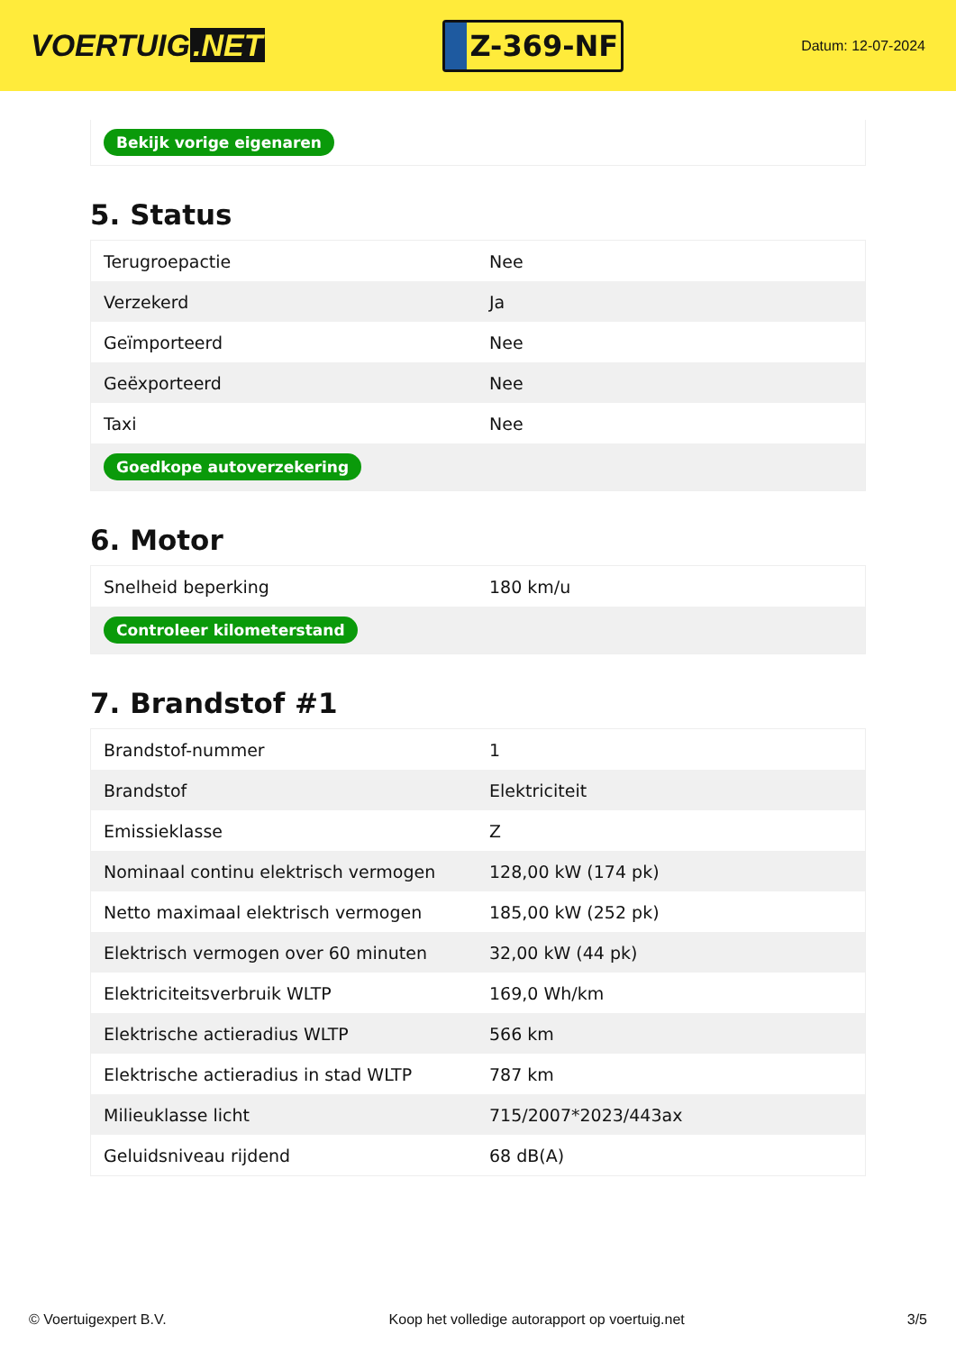VOERTUIG.NET
Z-369-NF
Datum: 12-07-2024
Bekijk vorige eigenaren
5. Status
| Terugroepactie | Nee |
| Verzekerd | Ja |
| Geïmporteerd | Nee |
| Geëxporteerd | Nee |
| Taxi | Nee |
| Goedkope autoverzekering | |
6. Motor
| Snelheid beperking | 180 km/u |
| Controleer kilometerstand | |
7. Brandstof #1
| Brandstof-nummer | 1 |
| Brandstof | Elektriciteit |
| Emissieklasse | Z |
| Nominaal continu elektrisch vermogen | 128,00 kW (174 pk) |
| Netto maximaal elektrisch vermogen | 185,00 kW (252 pk) |
| Elektrisch vermogen over 60 minuten | 32,00 kW (44 pk) |
| Elektriciteitsverbruik WLTP | 169,0 Wh/km |
| Elektrische actieradius WLTP | 566 km |
| Elektrische actieradius in stad WLTP | 787 km |
| Milieuklasse licht | 715/2007*2023/443ax |
| Geluidsniveau rijdend | 68 dB(A) |
© Voertuigexpert B.V. Koop het volledige autorapport op voertuig.net 3/5